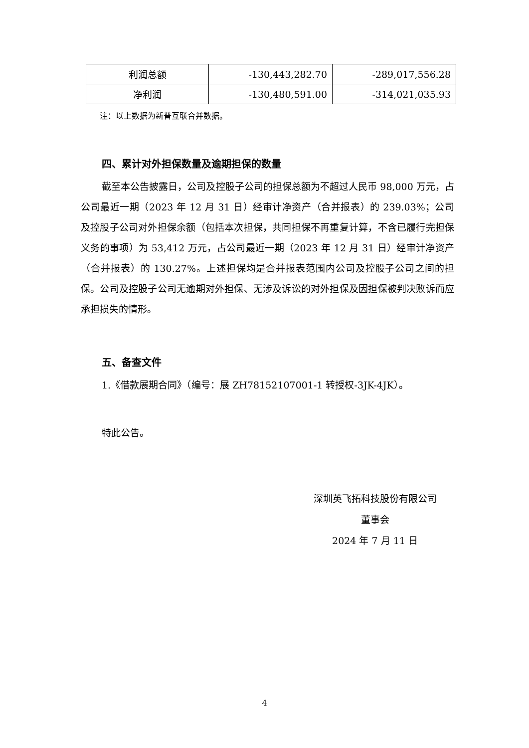| 利润总额 | -130,443,282.70 | -289,017,556.28 |
| 净利润 | -130,480,591.00 | -314,021,035.93 |
注：以上数据为新普互联合并数据。
四、累计对外担保数量及逾期担保的数量
截至本公告披露日，公司及控股子公司的担保总额为不超过人民币 98,000 万元，占公司最近一期（2023 年 12 月 31 日）经审计净资产（合并报表）的 239.03%；公司及控股子公司对外担保余额（包括本次担保，共同担保不再重复计算，不含已履行完担保义务的事项）为 53,412 万元，占公司最近一期（2023 年 12 月 31 日）经审计净资产（合并报表）的 130.27%。上述担保均是合并报表范围内公司及控股子公司之间的担保。公司及控股子公司无逾期对外担保、无涉及诉讼的对外担保及因担保被判决败诉而应承担损失的情形。
五、备查文件
1.《借款展期合同》（编号：展 ZH78152107001-1 转授权-3JK-4JK）。
特此公告。
深圳英飞拓科技股份有限公司
董事会
2024 年 7 月 11 日
4